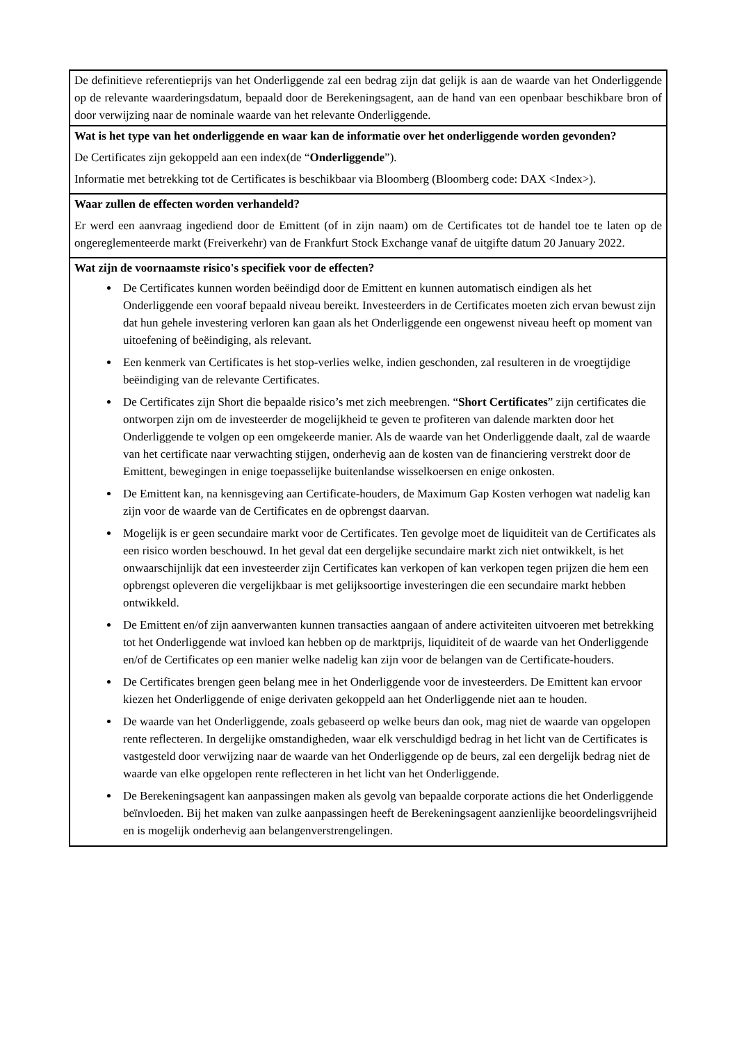| De definitieve referentieprijs van het Onderliggende zal een bedrag zijn dat gelijk is aan de waarde van het Onderliggende op de relevante waarderingsdatum, bepaald door de Berekeningsagent, aan de hand van een openbaar beschikbare bron of door verwijzing naar de nominale waarde van het relevante Onderliggende. |
| Wat is het type van het onderliggende en waar kan de informatie over het onderliggende worden gevonden? De Certificates zijn gekoppeld aan een index(de “ Onderliggende ”). Informatie met betrekking tot de Certificates is beschikbaar via Bloomberg (Bloomberg code: DAX <Index>). |
| Waar zullen de effecten worden verhandeld? Er werd een aanvraag ingediend door de Emittent (of in zijn naam) om de Certificates tot de handel toe te laten op de ongereglementeerde markt (Freiverkehr) van de Frankfurt Stock Exchange vanaf de uitgifte datum 20 January 2022. |
| Wat zijn de voornaamste risico's specifiek voor de effecten? De Certificates kunnen worden beëindigd door de Emittent en kunnen automatisch eindigen als het Onderliggende een vooraf bepaald niveau bereikt. Investeerders in de Certificates moeten zich ervan bewust zijn dat hun gehele investering verloren kan gaan als het Onderliggende een ongewenst niveau heeft op moment van uitoefening of beëindiging, als relevant. Een kenmerk van Certificates is het stop-verlies welke, indien geschonden, zal resulteren in de vroegtijdige beëindiging van de relevante Certificates. De Certificates zijn Short die bepaalde risico’s met zich meebrengen. “ Short Certificates ” zijn certificates die ontworpen zijn om de investeerder de mogelijkheid te geven te profiteren van dalende markten door het Onderliggende te volgen op een omgekeerde manier. Als de waarde van het Onderliggende daalt, zal de waarde van het certificate naar verwachting stijgen, onderhevig aan de kosten van de financiering verstrekt door de Emittent, bewegingen in enige toepasselijke buitenlandse wisselkoersen en enige onkosten. De Emittent kan, na kennisgeving aan Certificate-houders, de Maximum Gap Kosten verhogen wat nadelig kan zijn voor de waarde van de Certificates en de opbrengst daarvan. Mogelijk is er geen secundaire markt voor de Certificates. Ten gevolge moet de liquiditeit van de Certificates als een risico worden beschouwd. In het geval dat een dergelijke secundaire markt zich niet ontwikkelt, is het onwaarschijnlijk dat een investeerder zijn Certificates kan verkopen of kan verkopen tegen prijzen die hem een opbrengst opleveren die vergelijkbaar is met gelijksoortige investeringen die een secundaire markt hebben ontwikkeld. De Emittent en/of zijn aanverwanten kunnen transacties aangaan of andere activiteiten uitvoeren met betrekking tot het Onderliggende wat invloed kan hebben op de marktprijs, liquiditeit of de waarde van het Onderliggende en/of de Certificates op een manier welke nadelig kan zijn voor de belangen van de Certificate-houders. De Certificates brengen geen belang mee in het Onderliggende voor de investeerders. De Emittent kan ervoor kiezen het Onderliggende of enige derivaten gekoppeld aan het Onderliggende niet aan te houden. De waarde van het Onderliggende, zoals gebaseerd op welke beurs dan ook, mag niet de waarde van opgelopen rente reflecteren. In dergelijke omstandigheden, waar elk verschuldigd bedrag in het licht van de Certificates is vastgesteld door verwijzing naar de waarde van het Onderliggende op de beurs, zal een dergelijk bedrag niet de waarde van elke opgelopen rente reflecteren in het licht van het Onderliggende. De Berekeningsagent kan aanpassingen maken als gevolg van bepaalde corporate actions die het Onderliggende beïnvloeden. Bij het maken van zulke aanpassingen heeft de Berekeningsagent aanzienlijke beoordelingsvrijheid en is mogelijk onderhevig aan belangenverstrengelingen. |